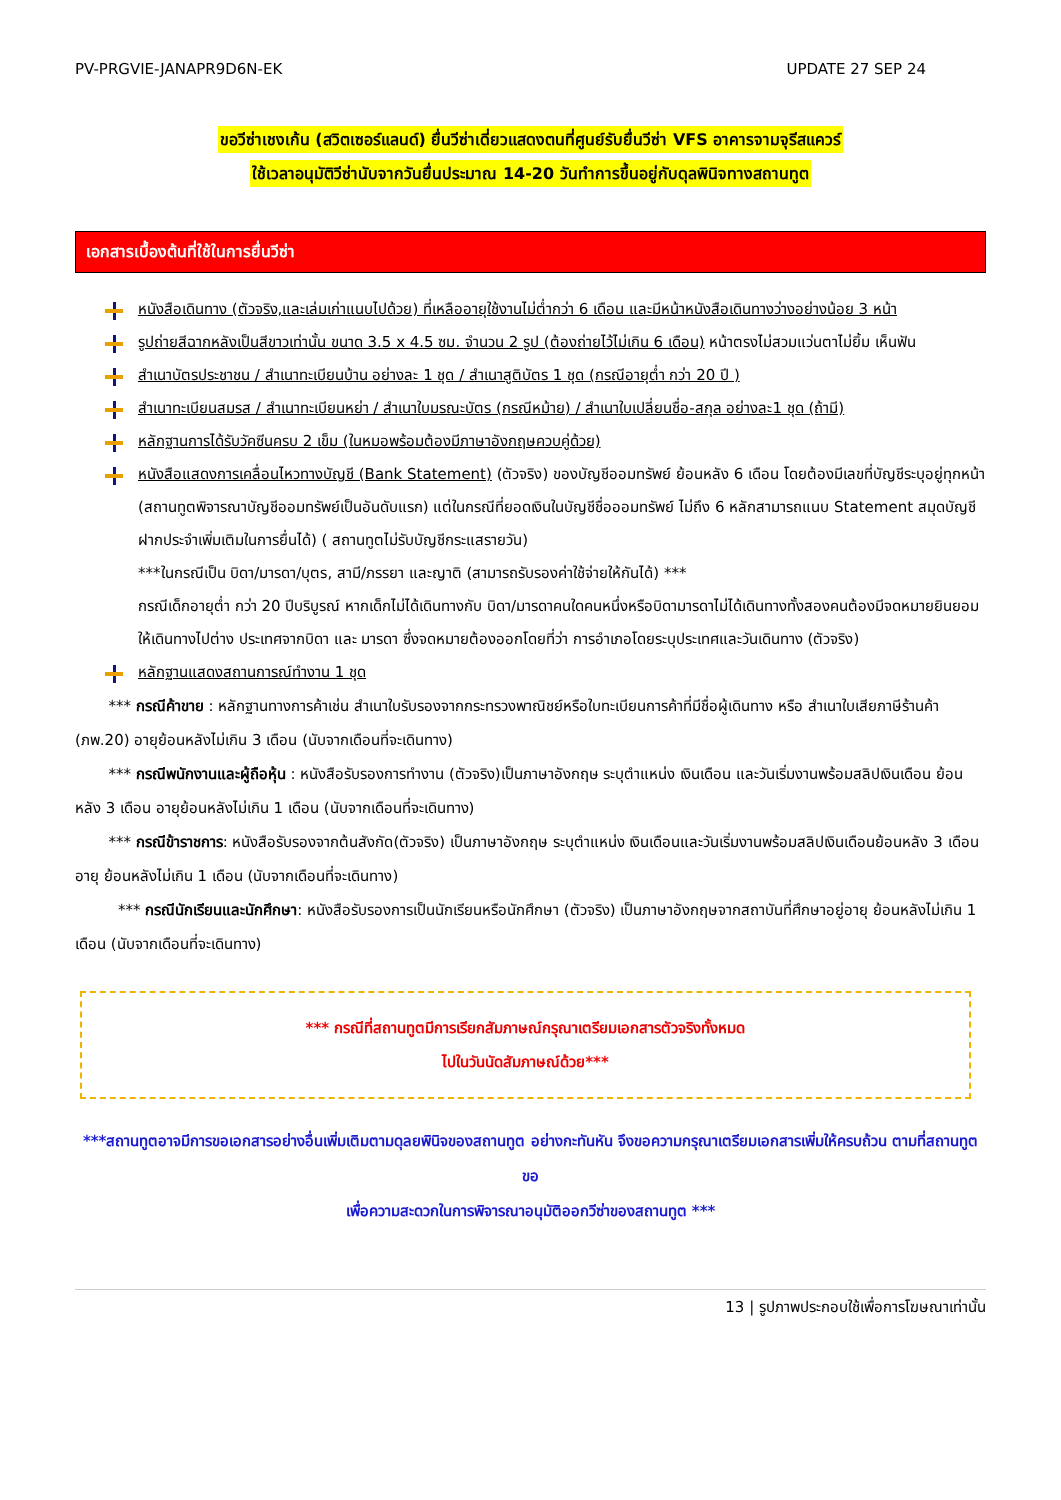PV-PRGVIE-JANAPR9D6N-EK UPDATE 27 SEP 24
ขอวีซ่าเชงเก้น (สวิตเซอร์แลนด์) ยื่นวีซ่าเดี่ยวแสดงตนที่ศูนย์รับยื่นวีซ่า VFS อาคารจามจุรีสแควร์
ใช้เวลาอนุมัติวีซ่านับจากวันยื่นประมาณ 14-20 วันทำการขึ้นอยู่กับดุลพินิจทางสถานทูต
เอกสารเบื้องต้นที่ใช้ในการยื่นวีซ่า
หนังสือเดินทาง (ตัวจริง,และเล่มเก่าแนบไปด้วย) ที่เหลืออายุใช้งานไม่ต่ำกว่า 6 เดือน และมีหน้าหนังสือเดินทางว่างอย่างน้อย 3 หน้า
รูปถ่ายสีฉากหลังเป็นสีขาวเท่านั้น ขนาด 3.5 x 4.5 ซม. จำนวน 2 รูป (ต้องถ่ายไว้ไม่เกิน 6 เดือน) หน้าตรงไม่สวมแว่นตาไม่ยิ้ม เห็นฟัน
สำเนาบัตรประชาชน / สำเนาทะเบียนบ้าน อย่างละ 1 ชุด / สำเนาสูติบัตร 1 ชุด (กรณีอายุต่ำ กว่า 20 ปี )
สำเนาทะเบียนสมรส / สำเนาทะเบียนหย่า / สำเนาใบมรณะบัตร (กรณีหม้าย) / สำเนาใบเปลี่ยนชื่อ-สกุล อย่างละ1 ชุด (ถ้ามี)
หลักฐานการได้รับวัคซีนครบ 2 เข็ม (ในหมอพร้อมต้องมีภาษาอังกฤษควบคู่ด้วย)
หนังสือแสดงการเคลื่อนไหวทางบัญชี (Bank Statement) (ตัวจริง) ของบัญชีออมทรัพย์ ย้อนหลัง 6 เดือน โดยต้องมีเลขที่บัญชีระบุอยู่ทุกหน้า (สถานทูตพิจารณาบัญชีออมทรัพย์เป็นอันดับแรก) แต่ในกรณีที่ยอดเงินในบัญชีชื่อออมทรัพย์ ไม่ถึง 6 หลักสามารถแนบ Statement สมุดบัญชีฝากประจำเพิ่มเติมในการยื่นได้) ( สถานทูตไม่รับบัญชีกระแสรายวัน)
***ในกรณีเป็น บิดา/มารดา/บุตร, สามี/ภรรยา และญาติ (สามารถรับรองค่าใช้จ่ายให้กันได้) ***
กรณีเด็กอายุต่ำ กว่า 20 ปีบริบูรณ์ หากเด็กไม่ได้เดินทางกับ บิดา/มารดาคนใดคนหนึ่งหรือบิดามารดาไม่ได้เดินทางทั้งสองคนต้องมีจดหมายยินยอมให้เดินทางไปต่าง ประเทศจากบิดา และ มารดา ซึ่งจดหมายต้องออกโดยที่ว่า การอำเภอโดยระบุประเทศและวันเดินทาง (ตัวจริง)
หลักฐานแสดงสถานการณ์ทำงาน 1 ชุด
*** กรณีค้าขาย : หลักฐานทางการค้าเช่น สำเนาใบรับรองจากกระทรวงพาณิชย์หรือใบทะเบียนการค้าที่มีชื่อผู้เดินทาง หรือ สำเนาใบเสียภาษีร้านค้า (ภพ.20) อายุย้อนหลังไม่เกิน 3 เดือน (นับจากเดือนที่จะเดินทาง)
*** กรณีพนักงานและผู้ถือหุ้น : หนังสือรับรองการทำงาน (ตัวจริง)เป็นภาษาอังกฤษ ระบุตำแหน่ง เงินเดือน และวันเริ่มงานพร้อมสลิปเงินเดือน ย้อนหลัง 3 เดือน อายุย้อนหลังไม่เกิน 1 เดือน (นับจากเดือนที่จะเดินทาง)
*** กรณีข้าราชการ: หนังสือรับรองจากต้นสังกัด(ตัวจริง) เป็นภาษาอังกฤษ ระบุตำแหน่ง เงินเดือนและวันเริ่มงานพร้อมสลิปเงินเดือนย้อนหลัง 3 เดือน อายุ ย้อนหลังไม่เกิน 1 เดือน (นับจากเดือนที่จะเดินทาง)
*** กรณีนักเรียนและนักศึกษา: หนังสือรับรองการเป็นนักเรียนหรือนักศึกษา (ตัวจริง) เป็นภาษาอังกฤษจากสถาบันที่ศึกษาอยู่อายุ ย้อนหลังไม่เกิน 1 เดือน (นับจากเดือนที่จะเดินทาง)
*** กรณีที่สถานทูตมีการเรียกสัมภาษณ์กรุณาเตรียมเอกสารตัวจริงทั้งหมด
ไปในวันนัดสัมภาษณ์ด้วย***
***สถานทูตอาจมีการขอเอกสารอย่างอื่นเพิ่มเติมตามดุลยพินิจของสถานทูต อย่างกะทันหัน จึงขอความกรุณาเตรียมเอกสารเพิ่มให้ครบถ้วน ตามที่สถานทูตขอ
เพื่อความสะดวกในการพิจารณาอนุมัติออกวีซ่าของสถานทูต ***
13 | รูปภาพประกอบใช้เพื่อการโฆษณาเท่านั้น